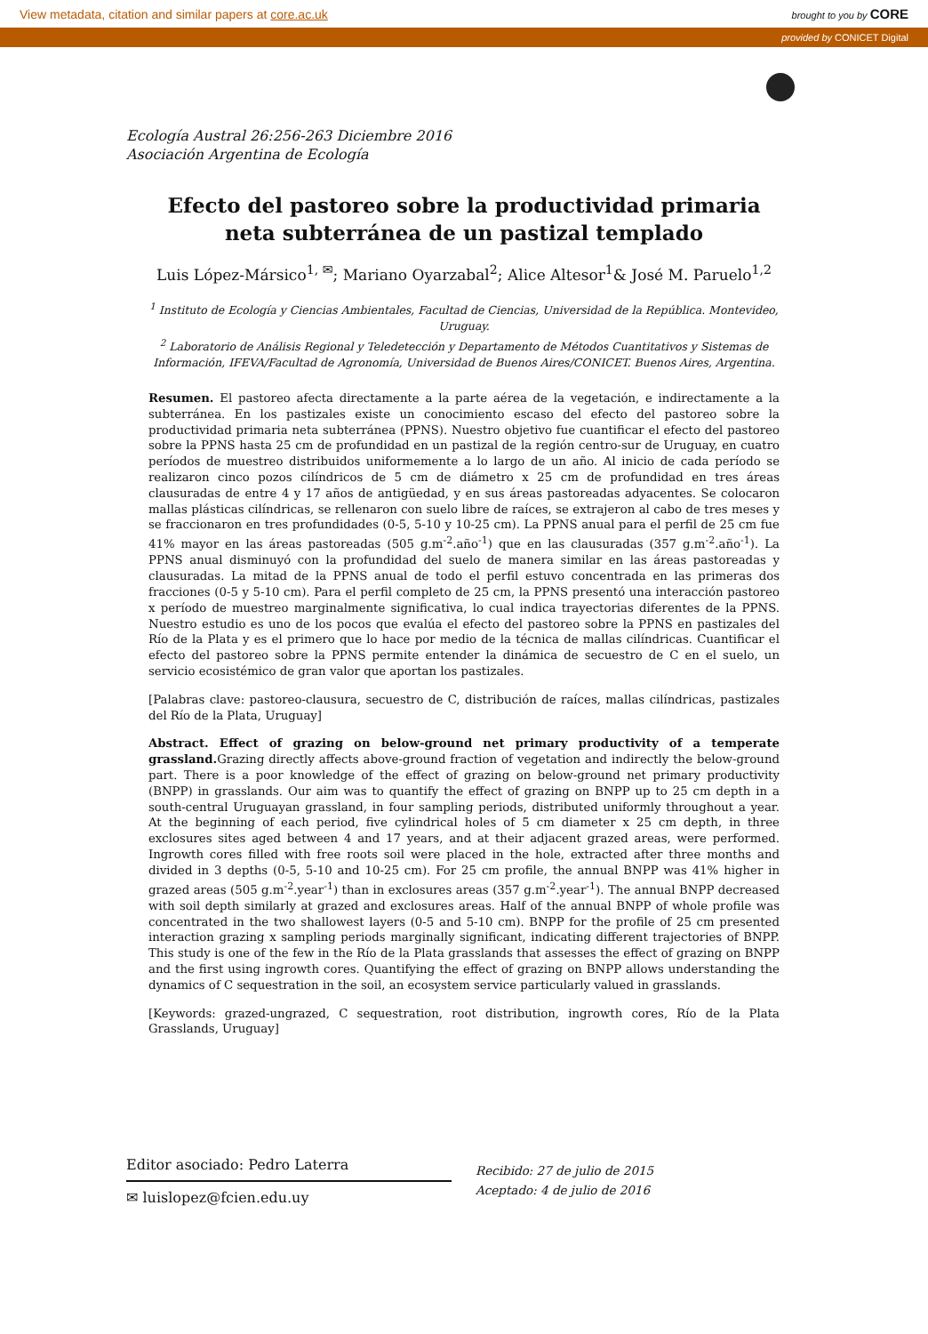View metadata, citation and similar papers at core.ac.uk brought to you by CORE
provided by CONICET Digital
Ecología Austral 26:256-263 Diciembre 2016
Asociación Argentina de Ecología
Efecto del pastoreo sobre la productividad primaria neta subterránea de un pastizal templado
Luis López-Mársico<sup>1, ✉</sup>; Mariano Oyarzabal<sup>2</sup>; Alice Altesor<sup>1</sup>& José M. Paruelo<sup>1,2</sup>
<sup>1</sup> Instituto de Ecología y Ciencias Ambientales, Facultad de Ciencias, Universidad de la República. Montevideo, Uruguay.
<sup>2</sup> Laboratorio de Análisis Regional y Teledetección y Departamento de Métodos Cuantitativos y Sistemas de Información, IFEVA/Facultad de Agronomía, Universidad de Buenos Aires/CONICET. Buenos Aires, Argentina.
Resumen. El pastoreo afecta directamente a la parte aérea de la vegetación, e indirectamente a la subterránea. En los pastizales existe un conocimiento escaso del efecto del pastoreo sobre la productividad primaria neta subterránea (PPNS). Nuestro objetivo fue cuantificar el efecto del pastoreo sobre la PPNS hasta 25 cm de profundidad en un pastizal de la región centro-sur de Uruguay, en cuatro períodos de muestreo distribuidos uniformemente a lo largo de un año. Al inicio de cada período se realizaron cinco pozos cilíndricos de 5 cm de diámetro x 25 cm de profundidad en tres áreas clausuradas de entre 4 y 17 años de antigüedad, y en sus áreas pastoreadas adyacentes. Se colocaron mallas plásticas cilíndricas, se rellenaron con suelo libre de raíces, se extrajeron al cabo de tres meses y se fraccionaron en tres profundidades (0-5, 5-10 y 10-25 cm). La PPNS anual para el perfil de 25 cm fue 41% mayor en las áreas pastoreadas (505 g.m<sup>-2</sup>.año<sup>-1</sup>) que en las clausuradas (357 g.m<sup>-2</sup>.año<sup>-1</sup>). La PPNS anual disminuyó con la profundidad del suelo de manera similar en las áreas pastoreadas y clausuradas. La mitad de la PPNS anual de todo el perfil estuvo concentrada en las primeras dos fracciones (0-5 y 5-10 cm). Para el perfil completo de 25 cm, la PPNS presentó una interacción pastoreo x período de muestreo marginalmente significativa, lo cual indica trayectorias diferentes de la PPNS. Nuestro estudio es uno de los pocos que evalúa el efecto del pastoreo sobre la PPNS en pastizales del Río de la Plata y es el primero que lo hace por medio de la técnica de mallas cilíndricas. Cuantificar el efecto del pastoreo sobre la PPNS permite entender la dinámica de secuestro de C en el suelo, un servicio ecosistémico de gran valor que aportan los pastizales.
[Palabras clave: pastoreo-clausura, secuestro de C, distribución de raíces, mallas cilíndricas, pastizales del Río de la Plata, Uruguay]
Abstract. Effect of grazing on below-ground net primary productivity of a temperate grassland. Grazing directly affects above-ground fraction of vegetation and indirectly the below-ground part. There is a poor knowledge of the effect of grazing on below-ground net primary productivity (BNPP) in grasslands. Our aim was to quantify the effect of grazing on BNPP up to 25 cm depth in a south-central Uruguayan grassland, in four sampling periods, distributed uniformly throughout a year. At the beginning of each period, five cylindrical holes of 5 cm diameter x 25 cm depth, in three exclosures sites aged between 4 and 17 years, and at their adjacent grazed areas, were performed. Ingrowth cores filled with free roots soil were placed in the hole, extracted after three months and divided in 3 depths (0-5, 5-10 and 10-25 cm). For 25 cm profile, the annual BNPP was 41% higher in grazed areas (505 g.m<sup>-2</sup>.year<sup>-1</sup>) than in exclosures areas (357 g.m<sup>-2</sup>.year<sup>-1</sup>). The annual BNPP decreased with soil depth similarly at grazed and exclosures areas. Half of the annual BNPP of whole profile was concentrated in the two shallowest layers (0-5 and 5-10 cm). BNPP for the profile of 25 cm presented interaction grazing x sampling periods marginally significant, indicating different trajectories of BNPP. This study is one of the few in the Río de la Plata grasslands that assesses the effect of grazing on BNPP and the first using ingrowth cores. Quantifying the effect of grazing on BNPP allows understanding the dynamics of C sequestration in the soil, an ecosystem service particularly valued in grasslands.
[Keywords: grazed-ungrazed, C sequestration, root distribution, ingrowth cores, Río de la Plata Grasslands, Uruguay]
Editor asociado: Pedro Laterra
✉ luislopez@fcien.edu.uy
Recibido: 27 de julio de 2015
Aceptado: 4 de julio de 2016